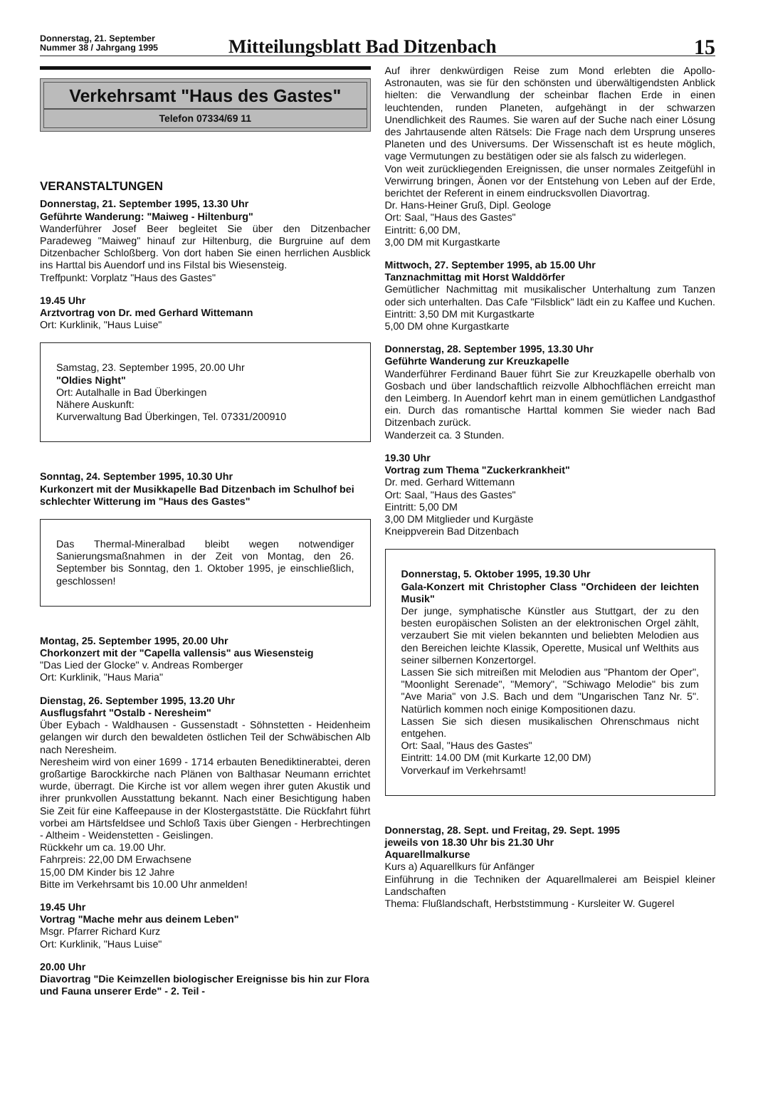Donnerstag, 21. September
Nummer 38 / Jahrgang 1995
Mitteilungsblatt Bad Ditzenbach
15
Verkehrsamt "Haus des Gastes"
Telefon 07334/69 11
VERANSTALTUNGEN
Donnerstag, 21. September 1995, 13.30 Uhr
Geführte Wanderung: "Maiweg - Hiltenburg"
Wanderführer Josef Beer begleitet Sie über den Ditzenbacher Paradeweg "Maiweg" hinauf zur Hiltenburg, die Burgruine auf dem Ditzenbacher Schloßberg. Von dort haben Sie einen herrlichen Ausblick ins Harttal bis Auendorf und ins Filstal bis Wiesensteig.
Treffpunkt: Vorplatz "Haus des Gastes"
19.45 Uhr
Arztvortrag von Dr. med Gerhard Wittemann
Ort: Kurklinik, "Haus Luise"
Samstag, 23. September 1995, 20.00 Uhr
"Oldies Night"
Ort: Autalhalle in Bad Überkingen
Nähere Auskunft:
Kurverwaltung Bad Überkingen, Tel. 07331/200910
Sonntag, 24. September 1995, 10.30 Uhr
Kurkonzert mit der Musikkapelle Bad Ditzenbach im Schulhof bei schlechter Witterung im "Haus des Gastes"
Das Thermal-Mineralbad bleibt wegen notwendiger Sanierungsmaßnahmen in der Zeit von Montag, den 26. September bis Sonntag, den 1. Oktober 1995, je einschließlich, geschlossen!
Montag, 25. September 1995, 20.00 Uhr
Chorkonzert mit der "Capella vallensis" aus Wiesensteig
"Das Lied der Glocke" v. Andreas Romberger
Ort: Kurklinik, "Haus Maria"
Dienstag, 26. September 1995, 13.20 Uhr
Ausflugsfahrt "Ostalb - Neresheim"
Über Eybach - Waldhausen - Gussenstadt - Söhnstetten - Heidenheim gelangen wir durch den bewaldeten östlichen Teil der Schwäbischen Alb nach Neresheim.
Neresheim wird von einer 1699 - 1714 erbauten Benediktinerabtei, deren großartige Barockkirche nach Plänen von Balthasar Neumann errichtet wurde, überragt. Die Kirche ist vor allem wegen ihrer guten Akustik und ihrer prunkvollen Ausstattung bekannt. Nach einer Besichtigung haben Sie Zeit für eine Kaffeepause in der Klostergaststätte. Die Rückfahrt führt vorbei am Härtsfeldsee und Schloß Taxis über Giengen - Herbrechtingen - Altheim - Weidenstetten - Geislingen.
Rückkehr um ca. 19.00 Uhr.
Fahrpreis: 22,00 DM Erwachsene
15,00 DM Kinder bis 12 Jahre
Bitte im Verkehrsamt bis 10.00 Uhr anmelden!
19.45 Uhr
Vortrag "Mache mehr aus deinem Leben"
Msgr. Pfarrer Richard Kurz
Ort: Kurklinik, "Haus Luise"
20.00 Uhr
Diavortrag "Die Keimzellen biologischer Ereignisse bis hin zur Flora und Fauna unserer Erde" - 2. Teil -
Auf ihrer denkwürdigen Reise zum Mond erlebten die Apollo-Astronauten, was sie für den schönsten und überwältigendsten Anblick hielten: die Verwandlung der scheinbar flachen Erde in einen leuchtenden, runden Planeten, aufgehängt in der schwarzen Unendlichkeit des Raumes. Sie waren auf der Suche nach einer Lösung des Jahrtausende alten Rätsels: Die Frage nach dem Ursprung unseres Planeten und des Universums. Der Wissenschaft ist es heute möglich, vage Vermutungen zu bestätigen oder sie als falsch zu widerlegen.
Von weit zurückliegenden Ereignissen, die unser normales Zeitgefühl in Verwirrung bringen, Äonen vor der Entstehung von Leben auf der Erde, berichtet der Referent in einem eindrucksvollen Diavortrag.
Dr. Hans-Heiner Gruß, Dipl. Geologe
Ort: Saal, "Haus des Gastes"
Eintritt: 6,00 DM,
3,00 DM mit Kurgastkarte
Mittwoch, 27. September 1995, ab 15.00 Uhr
Tanznachmittag mit Horst Walddörfer
Gemütlicher Nachmittag mit musikalischer Unterhaltung zum Tanzen oder sich unterhalten. Das Cafe "Filsblick" lädt ein zu Kaffee und Kuchen.
Eintritt: 3,50 DM mit Kurgastkarte
5,00 DM ohne Kurgastkarte
Donnerstag, 28. September 1995, 13.30 Uhr
Geführte Wanderung zur Kreuzkapelle
Wanderführer Ferdinand Bauer führt Sie zur Kreuzkapelle oberhalb von Gosbach und über landschaftlich reizvolle Albhochflächen erreicht man den Leimberg. In Auendorf kehrt man in einem gemütlichen Landgasthof ein. Durch das romantische Harttal kommen Sie wieder nach Bad Ditzenbach zurück.
Wanderzeit ca. 3 Stunden.
19.30 Uhr
Vortrag zum Thema "Zuckerkrankheit"
Dr. med. Gerhard Wittemann
Ort: Saal, "Haus des Gastes"
Eintritt: 5,00 DM
3,00 DM Mitglieder und Kurgäste
Kneippverein Bad Ditzenbach
Donnerstag, 5. Oktober 1995, 19.30 Uhr
Gala-Konzert mit Christopher Class "Orchideen der leichten Musik"
Der junge, symphatische Künstler aus Stuttgart, der zu den besten europäischen Solisten an der elektronischen Orgel zählt, verzaubert Sie mit vielen bekannten und beliebten Melodien aus den Bereichen leichte Klassik, Operette, Musical unf Welthits aus seiner silbernen Konzertorgel.
Lassen Sie sich mitreißen mit Melodien aus "Phantom der Oper", "Moonlight Serenade", "Memory", "Schiwago Melodie" bis zum "Ave Maria" von J.S. Bach und dem "Ungarischen Tanz Nr. 5". Natürlich kommen noch einige Kompositionen dazu.
Lassen Sie sich diesen musikalischen Ohrenschmaus nicht entgehen.
Ort: Saal, "Haus des Gastes"
Eintritt: 14.00 DM (mit Kurkarte 12,00 DM)
Vorverkauf im Verkehrsamt!
Donnerstag, 28. Sept. und Freitag, 29. Sept. 1995
jeweils von 18.30 Uhr bis 21.30 Uhr
Aquarellmalkurse
Kurs a) Aquarellkurs für Anfänger
Einführung in die Techniken der Aquarellmalerei am Beispiel kleiner Landschaften
Thema: Flußlandschaft, Herbststimmung - Kursleiter W. Gugerel